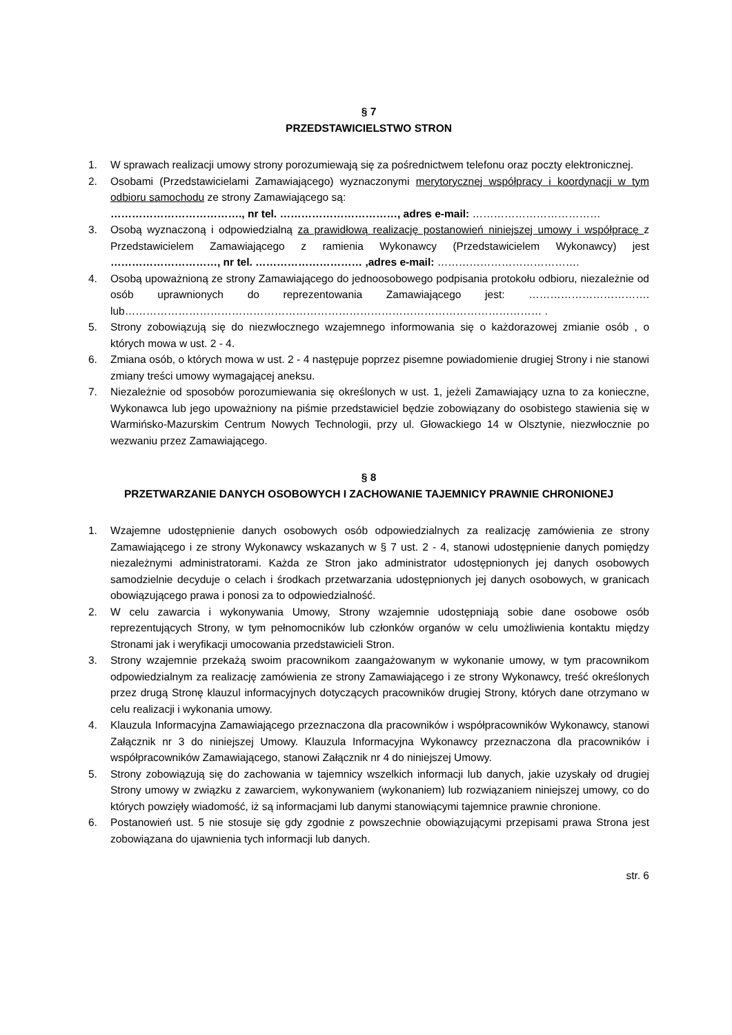§ 7
PRZEDSTAWICIELSTWO STRON
1. W sprawach realizacji umowy strony porozumiewają się za pośrednictwem telefonu oraz poczty elektronicznej.
2. Osobami (Przedstawicielami Zamawiającego) wyznaczonymi merytorycznej współpracy i koordynacji w tym odbioru samochodu ze strony Zamawiającego są:
………………………………., nr tel. ……………………………, adres e-mail: ………………………………
3. Osobą wyznaczoną i odpowiedzialną za prawidłową realizację postanowień niniejszej umowy i współpracę z Przedstawicielem Zamawiającego z ramienia Wykonawcy (Przedstawicielem Wykonawcy) jest …………………………, nr tel. ………………………… ,adres e-mail: ………………………………….
4. Osobą upoważnioną ze strony Zamawiającego do jednoosobowego podpisania protokołu odbioru, niezależnie od osób uprawnionych do reprezentowania Zamawiającego jest: ……………………………. lub……………………………………………………………………………………………………… .
5. Strony zobowiązują się do niezwłocznego wzajemnego informowania się o każdorazowej zmianie osób , o których mowa w ust. 2 - 4.
6. Zmiana osób, o których mowa w ust. 2 - 4 następuje poprzez pisemne powiadomienie drugiej Strony i nie stanowi zmiany treści umowy wymagającej aneksu.
7. Niezależnie od sposobów porozumiewania się określonych w ust. 1, jeżeli Zamawiający uzna to za konieczne, Wykonawca lub jego upoważniony na piśmie przedstawiciel będzie zobowiązany do osobistego stawienia się w Warmińsko-Mazurskim Centrum Nowych Technologii, przy ul. Głowackiego 14 w Olsztynie, niezwłocznie po wezwaniu przez Zamawiającego.
§ 8
PRZETWARZANIE DANYCH OSOBOWYCH I ZACHOWANIE TAJEMNICY PRAWNIE CHRONIONEJ
1. Wzajemne udostępnienie danych osobowych osób odpowiedzialnych za realizację zamówienia ze strony Zamawiającego i ze strony Wykonawcy wskazanych w § 7 ust. 2 - 4, stanowi udostępnienie danych pomiędzy niezależnymi administratorami. Każda ze Stron jako administrator udostępnionych jej danych osobowych samodzielnie decyduje o celach i środkach przetwarzania udostępnionych jej danych osobowych, w granicach obowiązującego prawa i ponosi za to odpowiedzialność.
2. W celu zawarcia i wykonywania Umowy, Strony wzajemnie udostępniają sobie dane osobowe osób reprezentujących Strony, w tym pełnomocników lub członków organów w celu umożliwienia kontaktu między Stronami jak i weryfikacji umocowania przedstawicieli Stron.
3. Strony wzajemnie przekażą swoim pracownikom zaangażowanym w wykonanie umowy, w tym pracownikom odpowiedzialnym za realizację zamówienia ze strony Zamawiającego i ze strony Wykonawcy, treść określonych przez drugą Stronę klauzul informacyjnych dotyczących pracowników drugiej Strony, których dane otrzymano w celu realizacji i wykonania umowy.
4. Klauzula Informacyjna Zamawiającego przeznaczona dla pracowników i współpracowników Wykonawcy, stanowi Załącznik nr 3 do niniejszej Umowy. Klauzula Informacyjna Wykonawcy przeznaczona dla pracowników i współpracowników Zamawiającego, stanowi Załącznik nr 4 do niniejszej Umowy.
5. Strony zobowiązują się do zachowania w tajemnicy wszelkich informacji lub danych, jakie uzyskały od drugiej Strony umowy w związku z zawarciem, wykonywaniem (wykonaniem) lub rozwiązaniem niniejszej umowy, co do których powzięły wiadomość, iż są informacjami lub danymi stanowiącymi tajemnice prawnie chronione.
6. Postanowień ust. 5 nie stosuje się gdy zgodnie z powszechnie obowiązującymi przepisami prawa Strona jest zobowiązana do ujawnienia tych informacji lub danych.
str. 6